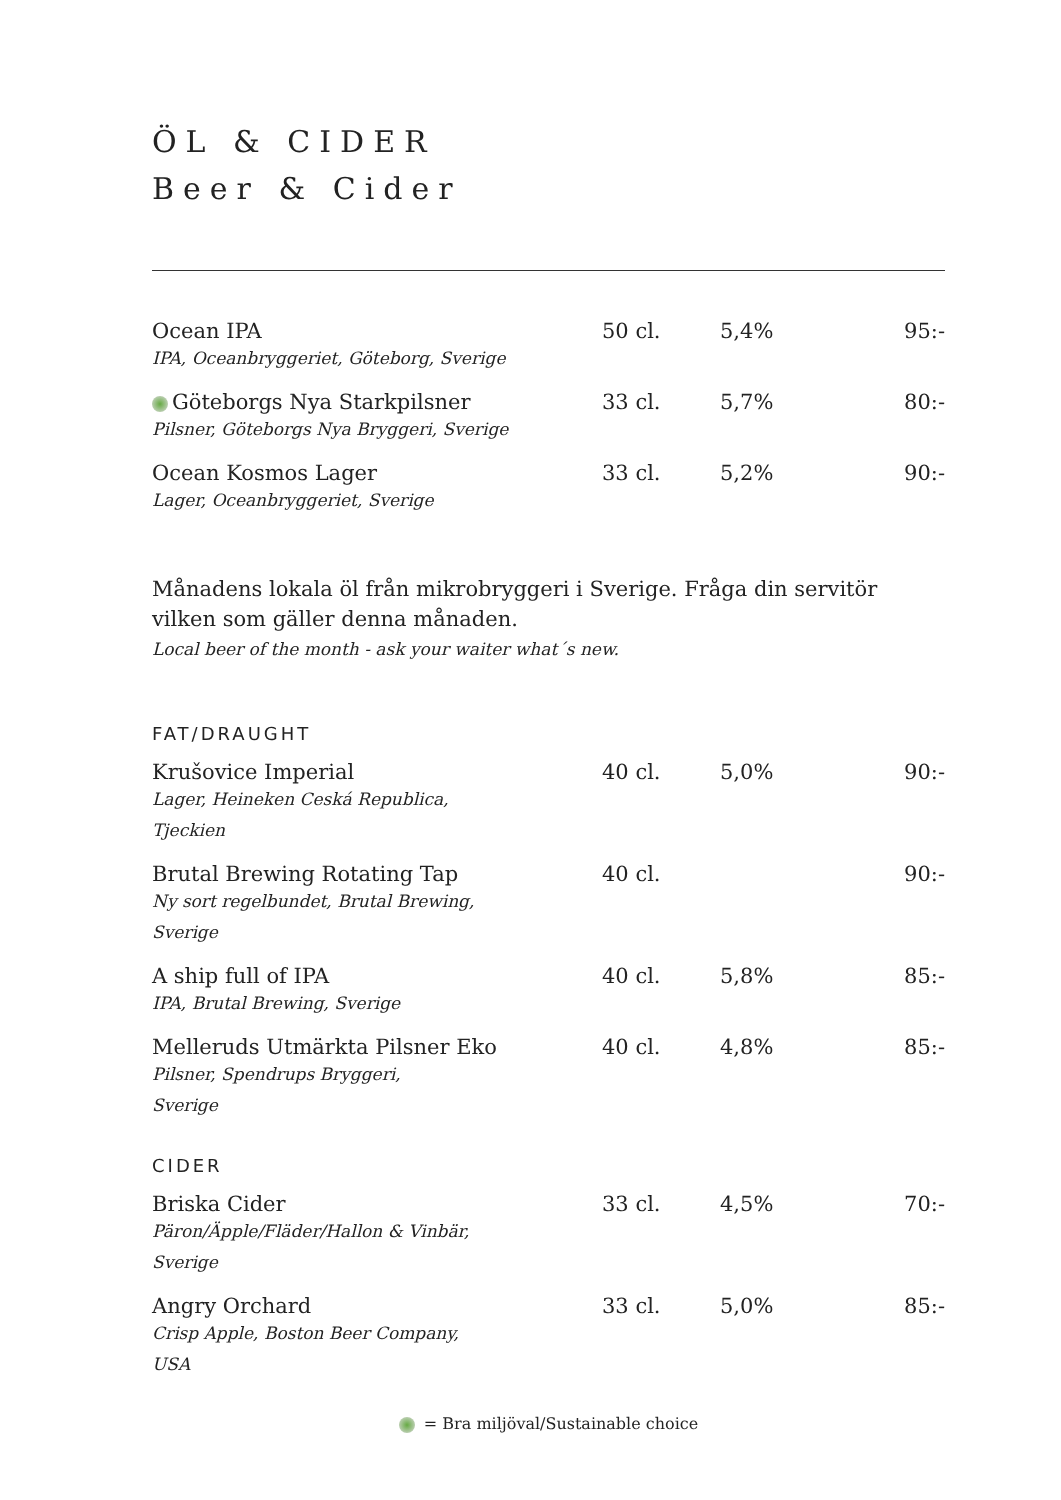ÖL & CIDER
Beer & Cider
| Ocean IPA IPA, Oceanbryggeriet, Göteborg, Sverige | 50 cl. | 5,4% | 95:- |
| Göteborgs Nya Starkpilsner Pilsner, Göteborgs Nya Bryggeri, Sverige | 33 cl. | 5,7% | 80:- |
| Ocean Kosmos Lager Lager, Oceanbryggeriet, Sverige | 33 cl. | 5,2% | 90:- |
Månadens lokala öl från mikrobryggeri i Sverige. Fråga din servitör vilken som gäller denna månaden.
Local beer of the month - ask your waiter what´s new.
FAT/DRAUGHT
| Krušovice Imperial Lager, Heineken Ceská Republica, Tjeckien | 40 cl. | 5,0% | 90:- |
| Brutal Brewing Rotating Tap Ny sort regelbundet, Brutal Brewing, Sverige | 40 cl. | | 90:- |
| A ship full of IPA IPA, Brutal Brewing, Sverige | 40 cl. | 5,8% | 85:- |
| Melleruds Utmärkta Pilsner Eko Pilsner, Spendrups Bryggeri, Sverige | 40 cl. | 4,8% | 85:- |
CIDER
| Briska Cider Päron/Äpple/Fläder/Hallon & Vinbär, Sverige | 33 cl. | 4,5% | 70:- |
| Angry Orchard Crisp Apple, Boston Beer Company, USA | 33 cl. | 5,0% | 85:- |
= Bra miljöval/Sustainable choice